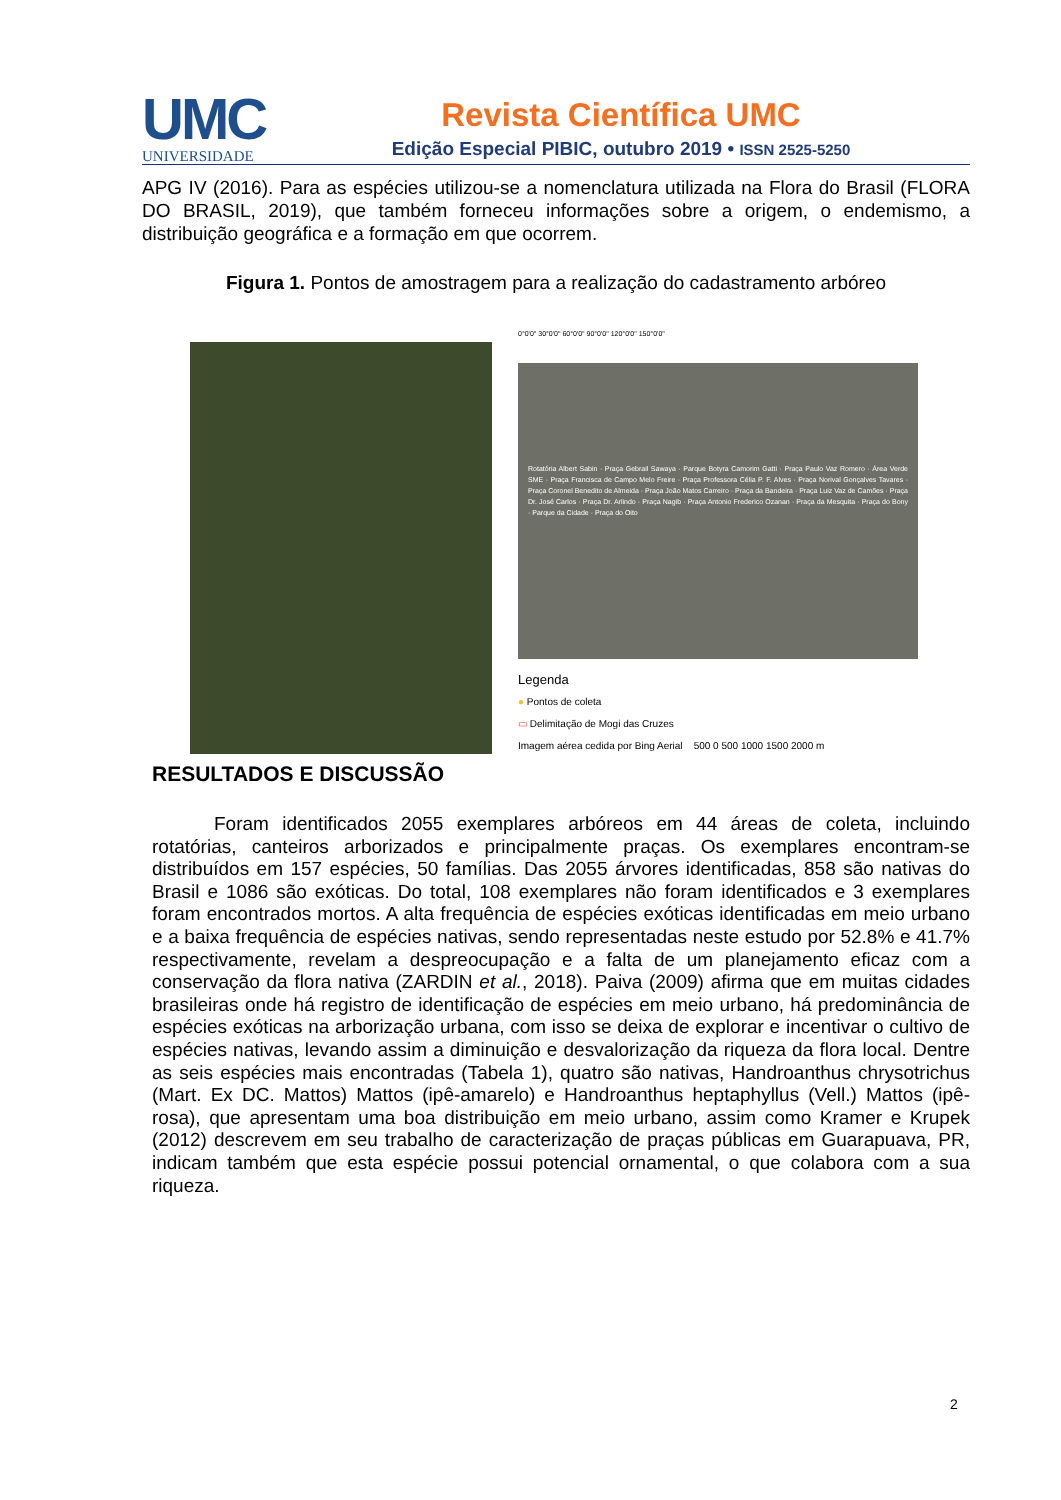UMC
UNIVERSIDADE
Revista Científica UMC
Edição Especial PIBIC, outubro 2019 • ISSN 2525-5250
APG IV (2016). Para as espécies utilizou-se a nomenclatura utilizada na Flora do Brasil (FLORA DO BRASIL, 2019), que também forneceu informações sobre a origem, o endemismo, a distribuição geográfica e a formação em que ocorrem.
Figura 1. Pontos de amostragem para a realização do cadastramento arbóreo
0°0'0" 30°0'0" 60°0'0" 90°0'0" 120°0'0" 150°0'0"
Rotatória Albert Sabin · Praça Gebrail Sawaya · Parque Botyra Camorim Gatti · Praça Paulo Vaz Romero · Área Verde SME · Praça Francisca de Campo Melo Freire · Praça Professora Célia P. F. Alves · Praça Norival Gonçalves Tavares · Praça Coronel Benedito de Almeida · Praça João Matos Carreiro · Praça da Bandeira · Praça Luiz Vaz de Camões · Praça Dr. José Carlos · Praça Dr. Arlindo · Praça Nagib · Praça Antonio Frederico Ozanan · Praça da Mesquita · Praça do Bony · Parque da Cidade · Praça do Oito
Legenda
● Pontos de coleta
▭ Delimitação de Mogi das Cruzes
Imagem aérea cedida por Bing Aerial 500 0 500 1000 1500 2000 m
RESULTADOS E DISCUSSÃO
Foram identificados 2055 exemplares arbóreos em 44 áreas de coleta, incluindo rotatórias, canteiros arborizados e principalmente praças. Os exemplares encontram-se distribuídos em 157 espécies, 50 famílias. Das 2055 árvores identificadas, 858 são nativas do Brasil e 1086 são exóticas. Do total, 108 exemplares não foram identificados e 3 exemplares foram encontrados mortos. A alta frequência de espécies exóticas identificadas em meio urbano e a baixa frequência de espécies nativas, sendo representadas neste estudo por 52.8% e 41.7% respectivamente, revelam a despreocupação e a falta de um planejamento eficaz com a conservação da flora nativa (ZARDIN et al., 2018). Paiva (2009) afirma que em muitas cidades brasileiras onde há registro de identificação de espécies em meio urbano, há predominância de espécies exóticas na arborização urbana, com isso se deixa de explorar e incentivar o cultivo de espécies nativas, levando assim a diminuição e desvalorização da riqueza da flora local. Dentre as seis espécies mais encontradas (Tabela 1), quatro são nativas, Handroanthus chrysotrichus (Mart. Ex DC. Mattos) Mattos (ipê-amarelo) e Handroanthus heptaphyllus (Vell.) Mattos (ipê-rosa), que apresentam uma boa distribuição em meio urbano, assim como Kramer e Krupek (2012) descrevem em seu trabalho de caracterização de praças públicas em Guarapuava, PR, indicam também que esta espécie possui potencial ornamental, o que colabora com a sua riqueza.
2